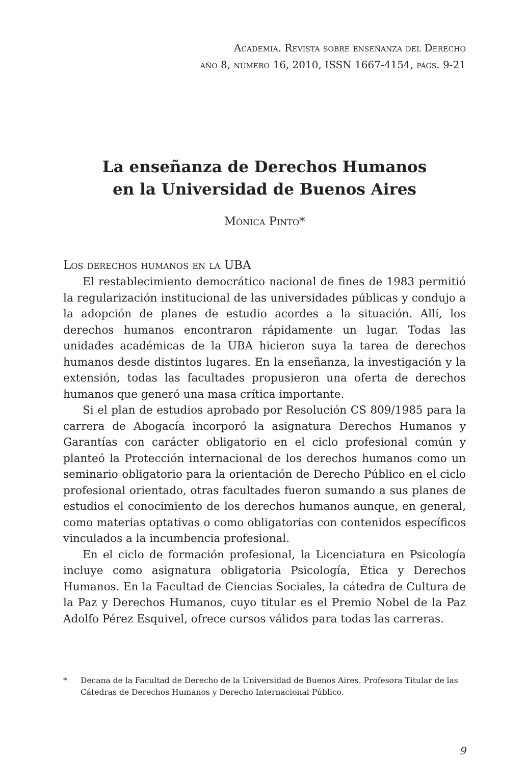Academia. Revista sobre enseñanza del Derecho
año 8, número 16, 2010, ISSN 1667-4154, págs. 9-21
La enseñanza de Derechos Humanos
en la Universidad de Buenos Aires
Mónica Pinto*
Los derechos humanos en la UBA
El restablecimiento democrático nacional de fines de 1983 permitió la regularización institucional de las universidades públicas y condujo a la adopción de planes de estudio acordes a la situación. Allí, los derechos humanos encontraron rápidamente un lugar. Todas las unidades académicas de la UBA hicieron suya la tarea de derechos humanos desde distintos lugares. En la enseñanza, la investigación y la extensión, todas las facultades propusieron una oferta de derechos humanos que generó una masa crítica importante.
Si el plan de estudios aprobado por Resolución CS 809/1985 para la carrera de Abogacía incorporó la asignatura Derechos Humanos y Garantías con carácter obligatorio en el ciclo profesional común y planteó la Protección internacional de los derechos humanos como un seminario obligatorio para la orientación de Derecho Público en el ciclo profesional orientado, otras facultades fueron sumando a sus planes de estudios el conocimiento de los derechos humanos aunque, en general, como materias optativas o como obligatorias con contenidos específicos vinculados a la incumbencia profesional.
En el ciclo de formación profesional, la Licenciatura en Psicología incluye como asignatura obligatoria Psicología, Ética y Derechos Humanos. En la Facultad de Ciencias Sociales, la cátedra de Cultura de la Paz y Derechos Humanos, cuyo titular es el Premio Nobel de la Paz Adolfo Pérez Esquivel, ofrece cursos válidos para todas las carreras.
* Decana de la Facultad de Derecho de la Universidad de Buenos Aires. Profesora Titular de las Cátedras de Derechos Humanos y Derecho Internacional Público.
9